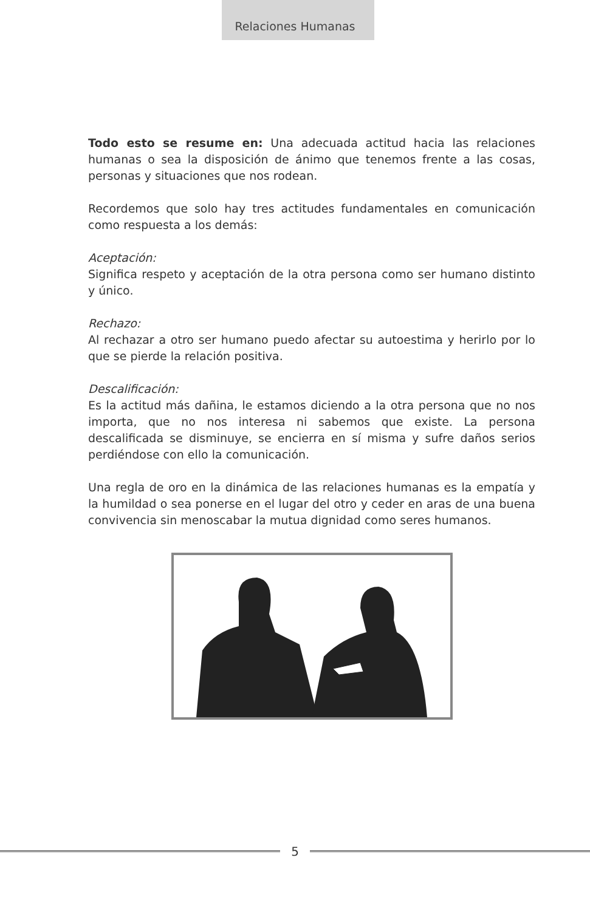Relaciones Humanas
Todo esto se resume en: Una adecuada actitud hacia las relaciones humanas o sea la disposición de ánimo que tenemos frente a las cosas, personas y situaciones que nos rodean.
Recordemos que solo hay tres actitudes fundamentales en comunicación como respuesta a los demás:
Aceptación:
Significa respeto y aceptación de la otra persona como ser humano distinto y único.
Rechazo:
Al rechazar a otro ser humano puedo afectar su autoestima y herirlo por lo que se pierde la relación positiva.
Descalificación:
Es la actitud más dañina, le estamos diciendo a la otra persona que no nos importa, que no nos interesa ni sabemos que existe. La persona descalificada se disminuye, se encierra en sí misma y sufre daños serios perdiéndose con ello la comunicación.
Una regla de oro en la dinámica de las relaciones humanas es la empatía y la humildad o sea ponerse en el lugar del otro y ceder en aras de una buena convivencia sin menoscabar la mutua dignidad como seres humanos.
5